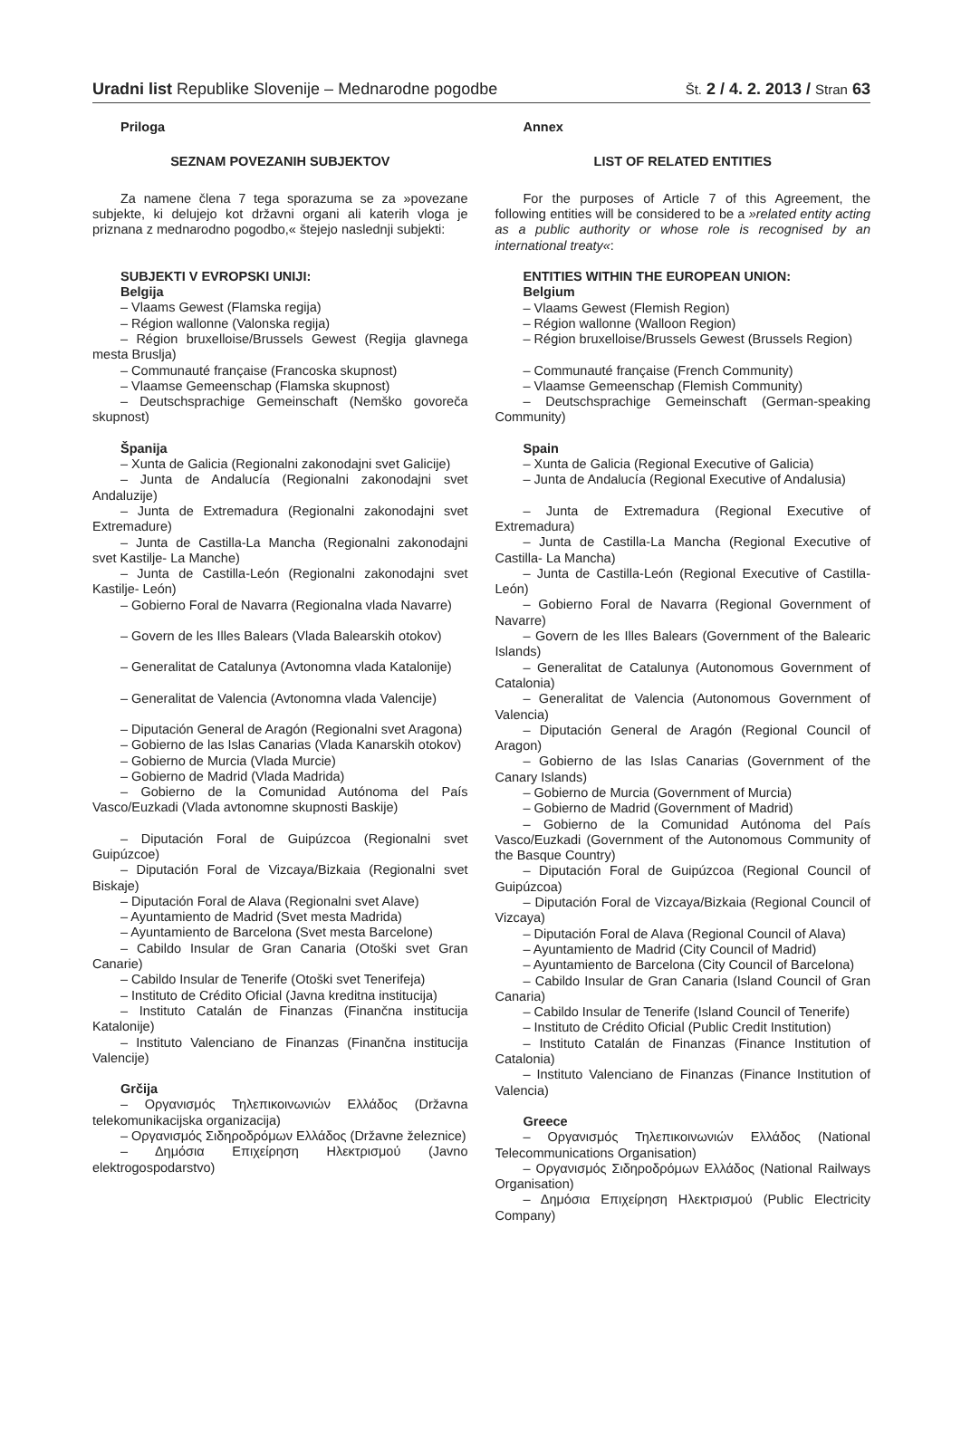Uradni list Republike Slovenije – Mednarodne pogodbe Št. 2 / 4. 2. 2013 / Stran 63
Priloga
SEZNAM POVEZANIH SUBJEKTOV
Za namene člena 7 tega sporazuma se za »povezane subjekte, ki delujejo kot državni organi ali katerih vloga je priznana z mednarodno pogodbo,« štejejo naslednji subjekti:
SUBJEKTI V EVROPSKI UNIJI:
Belgija
– Vlaams Gewest (Flamska regija)
– Région wallonne (Valonska regija)
– Région bruxelloise/Brussels Gewest (Regija glavnega mesta Bruslja)
– Communauté française (Francoska skupnost)
– Vlaamse Gemeenschap (Flamska skupnost)
– Deutschsprachige Gemeinschaft (Nemško govoreča skupnost)
Španija
– Xunta de Galicia (Regionalni zakonodajni svet Galicije)
– Junta de Andalucía (Regionalni zakonodajni svet Andaluzije)
– Junta de Extremadura (Regionalni zakonodajni svet Extremadure)
– Junta de Castilla-La Mancha (Regionalni zakonodajni svet Kastilje- La Manche)
– Junta de Castilla-León (Regionalni zakonodajni svet Kastilje- León)
– Gobierno Foral de Navarra (Regionalna vlada Navarre)
– Govern de les Illes Balears (Vlada Balearskih otokov)
– Generalitat de Catalunya (Avtonomna vlada Katalonije)
– Generalitat de Valencia (Avtonomna vlada Valencije)
– Diputación General de Aragón (Regionalni svet Aragona)
– Gobierno de las Islas Canarias (Vlada Kanarskih otokov)
– Gobierno de Murcia (Vlada Murcie)
– Gobierno de Madrid (Vlada Madrida)
– Gobierno de la Comunidad Autónoma del País Vasco/Euzkadi (Vlada avtonomne skupnosti Baskije)
– Diputación Foral de Guipúzcoa (Regionalni svet Guipúzcoe)
– Diputación Foral de Vizcaya/Bizkaia (Regionalni svet Biskaje)
– Diputación Foral de Alava (Regionalni svet Alave)
– Ayuntamiento de Madrid (Svet mesta Madrida)
– Ayuntamiento de Barcelona (Svet mesta Barcelone)
– Cabildo Insular de Gran Canaria (Otoški svet Gran Canarie)
– Cabildo Insular de Tenerife (Otoški svet Tenerifeja)
– Instituto de Crédito Oficial (Javna kreditna institucija)
– Instituto Catalán de Finanzas (Finančna institucija Katalonije)
– Instituto Valenciano de Finanzas (Finančna institucija Valencije)
Grčija
– Οργανισμός Τηλεπικοινωνιών Ελλάδος (Državna telekomunikacijska organizacija)
– Οργανισμός Σιδηροδρόμων Ελλάδος (Državne železnice)
– Δημόσια Επιχείρηση Ηλεκτρισμού (Javno elektrogospodarstvo)
Annex
LIST OF RELATED ENTITIES
For the purposes of Article 7 of this Agreement, the following entities will be considered to be a »related entity acting as a public authority or whose role is recognised by an international treaty«:
ENTITIES WITHIN THE EUROPEAN UNION:
Belgium
– Vlaams Gewest (Flemish Region)
– Région wallonne (Walloon Region)
– Région bruxelloise/Brussels Gewest (Brussels Region)
– Communauté française (French Community)
– Vlaamse Gemeenschap (Flemish Community)
– Deutschsprachige Gemeinschaft (German-speaking Community)
Spain
– Xunta de Galicia (Regional Executive of Galicia)
– Junta de Andalucía (Regional Executive of Andalusia)
– Junta de Extremadura (Regional Executive of Extremadura)
– Junta de Castilla-La Mancha (Regional Executive of Castilla- La Mancha)
– Junta de Castilla-León (Regional Executive of Castilla-León)
– Gobierno Foral de Navarra (Regional Government of Navarre)
– Govern de les Illes Balears (Government of the Balearic Islands)
– Generalitat de Catalunya (Autonomous Government of Catalonia)
– Generalitat de Valencia (Autonomous Government of Valencia)
– Diputación General de Aragón (Regional Council of Aragon)
– Gobierno de las Islas Canarias (Government of the Canary Islands)
– Gobierno de Murcia (Government of Murcia)
– Gobierno de Madrid (Government of Madrid)
– Gobierno de la Comunidad Autónoma del País Vasco/Euzkadi (Government of the Autonomous Community of the Basque Country)
– Diputación Foral de Guipúzcoa (Regional Council of Guipúzcoa)
– Diputación Foral de Vizcaya/Bizkaia (Regional Council of Vizcaya)
– Diputación Foral de Alava (Regional Council of Alava)
– Ayuntamiento de Madrid (City Council of Madrid)
– Ayuntamiento de Barcelona (City Council of Barcelona)
– Cabildo Insular de Gran Canaria (Island Council of Gran Canaria)
– Cabildo Insular de Tenerife (Island Council of Tenerife)
– Instituto de Crédito Oficial (Public Credit Institution)
– Instituto Catalán de Finanzas (Finance Institution of Catalonia)
– Instituto Valenciano de Finanzas (Finance Institution of Valencia)
Greece
– Οργανισμός Τηλεπικοινωνιών Ελλάδος (National Telecommunications Organisation)
– Οργανισμός Σιδηροδρόμων Ελλάδος (National Railways Organisation)
– Δημόσια Επιχείρηση Ηλεκτρισμού (Public Electricity Company)